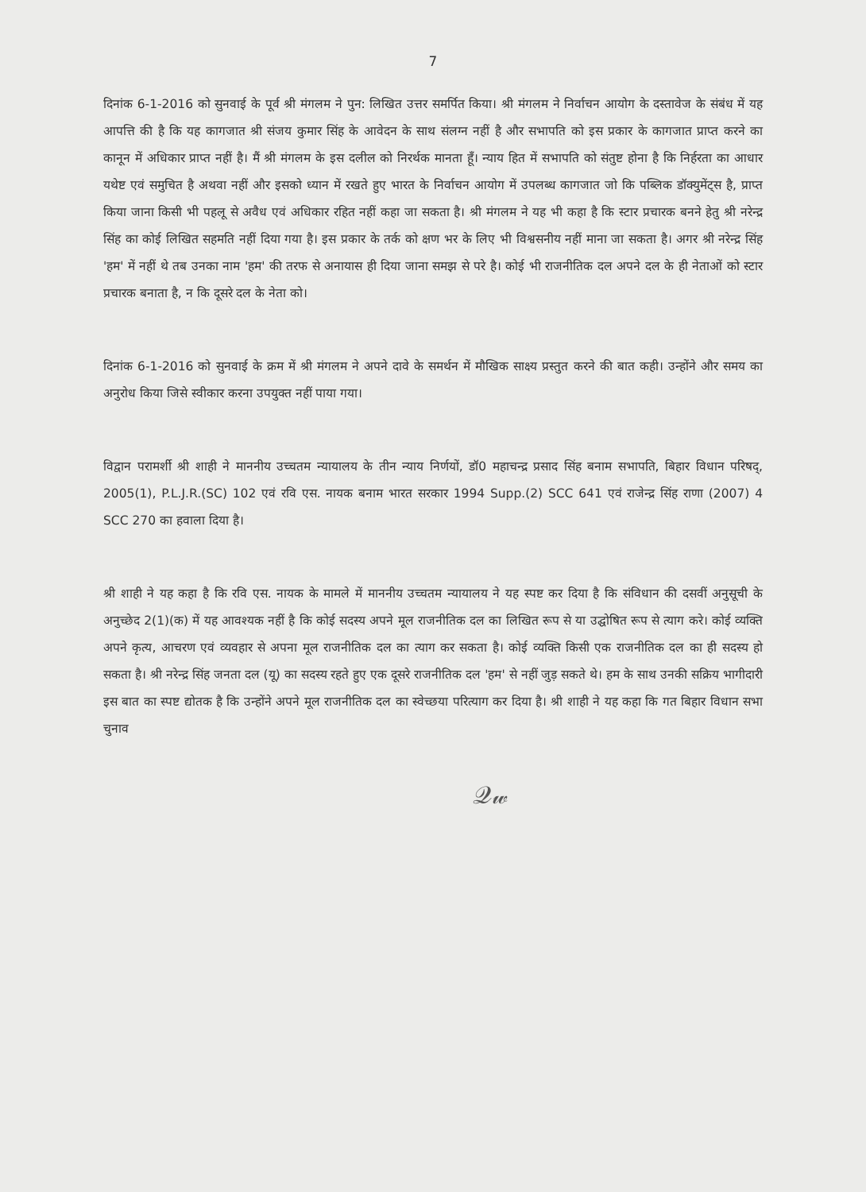7
दिनांक 6-1-2016 को सुनवाई के पूर्व श्री मंगलम ने पुन: लिखित उत्तर समर्पित किया। श्री मंगलम ने निर्वाचन आयोग के दस्तावेज के संबंध में यह आपत्ति की है कि यह कागजात श्री संजय कुमार सिंह के आवेदन के साथ संलग्न नहीं है और सभापति को इस प्रकार के कागजात प्राप्त करने का कानून में अधिकार प्राप्त नहीं है। मैं श्री मंगलम के इस दलील को निरर्थक मानता हूँ। न्याय हित में सभापति को संतुष्ट होना है कि निर्हरता का आधार यथेष्ट एवं समुचित है अथवा नहीं और इसको ध्यान में रखते हुए भारत के निर्वाचन आयोग में उपलब्ध कागजात जो कि पब्लिक डॉक्युमेंट्स है, प्राप्त किया जाना किसी भी पहलू से अवैध एवं अधिकार रहित नहीं कहा जा सकता है। श्री मंगलम ने यह भी कहा है कि स्टार प्रचारक बनने हेतु श्री नरेन्द्र सिंह का कोई लिखित सहमति नहीं दिया गया है। इस प्रकार के तर्क को क्षण भर के लिए भी विश्वसनीय नहीं माना जा सकता है। अगर श्री नरेन्द्र सिंह 'हम' में नहीं थे तब उनका नाम 'हम' की तरफ से अनायास ही दिया जाना समझ से परे है। कोई भी राजनीतिक दल अपने दल के ही नेताओं को स्टार प्रचारक बनाता है, न कि दूसरे दल के नेता को।
दिनांक 6-1-2016 को सुनवाई के क्रम में श्री मंगलम ने अपने दावे के समर्थन में मौखिक साक्ष्य प्रस्तुत करने की बात कही। उन्होंने और समय का अनुरोध किया जिसे स्वीकार करना उपयुक्त नहीं पाया गया।
विद्वान परामर्शी श्री शाही ने माननीय उच्चतम न्यायालय के तीन न्याय निर्णयों, डॉ0 महाचन्द्र प्रसाद सिंह बनाम सभापति, बिहार विधान परिषद्, 2005(1), P.L.J.R.(SC) 102 एवं रवि एस. नायक बनाम भारत सरकार 1994 Supp.(2) SCC 641 एवं राजेन्द्र सिंह राणा (2007) 4 SCC 270 का हवाला दिया है।
श्री शाही ने यह कहा है कि रवि एस. नायक के मामले में माननीय उच्चतम न्यायालय ने यह स्पष्ट कर दिया है कि संविधान की दसवीं अनुसूची के अनुच्छेद 2(1)(क) में यह आवश्यक नहीं है कि कोई सदस्य अपने मूल राजनीतिक दल का लिखित रूप से या उद्घोषित रूप से त्याग करे। कोई व्यक्ति अपने कृत्य, आचरण एवं व्यवहार से अपना मूल राजनीतिक दल का त्याग कर सकता है। कोई व्यक्ति किसी एक राजनीतिक दल का ही सदस्य हो सकता है। श्री नरेन्द्र सिंह जनता दल (यू) का सदस्य रहते हुए एक दूसरे राजनीतिक दल 'हम' से नहीं जुड़ सकते थे। हम के साथ उनकी सक्रिय भागीदारी इस बात का स्पष्ट द्योतक है कि उन्होंने अपने मूल राजनीतिक दल का स्वेच्छया परित्याग कर दिया है। श्री शाही ने यह कहा कि गत बिहार विधान सभा चुनाव
𝒬𝓌